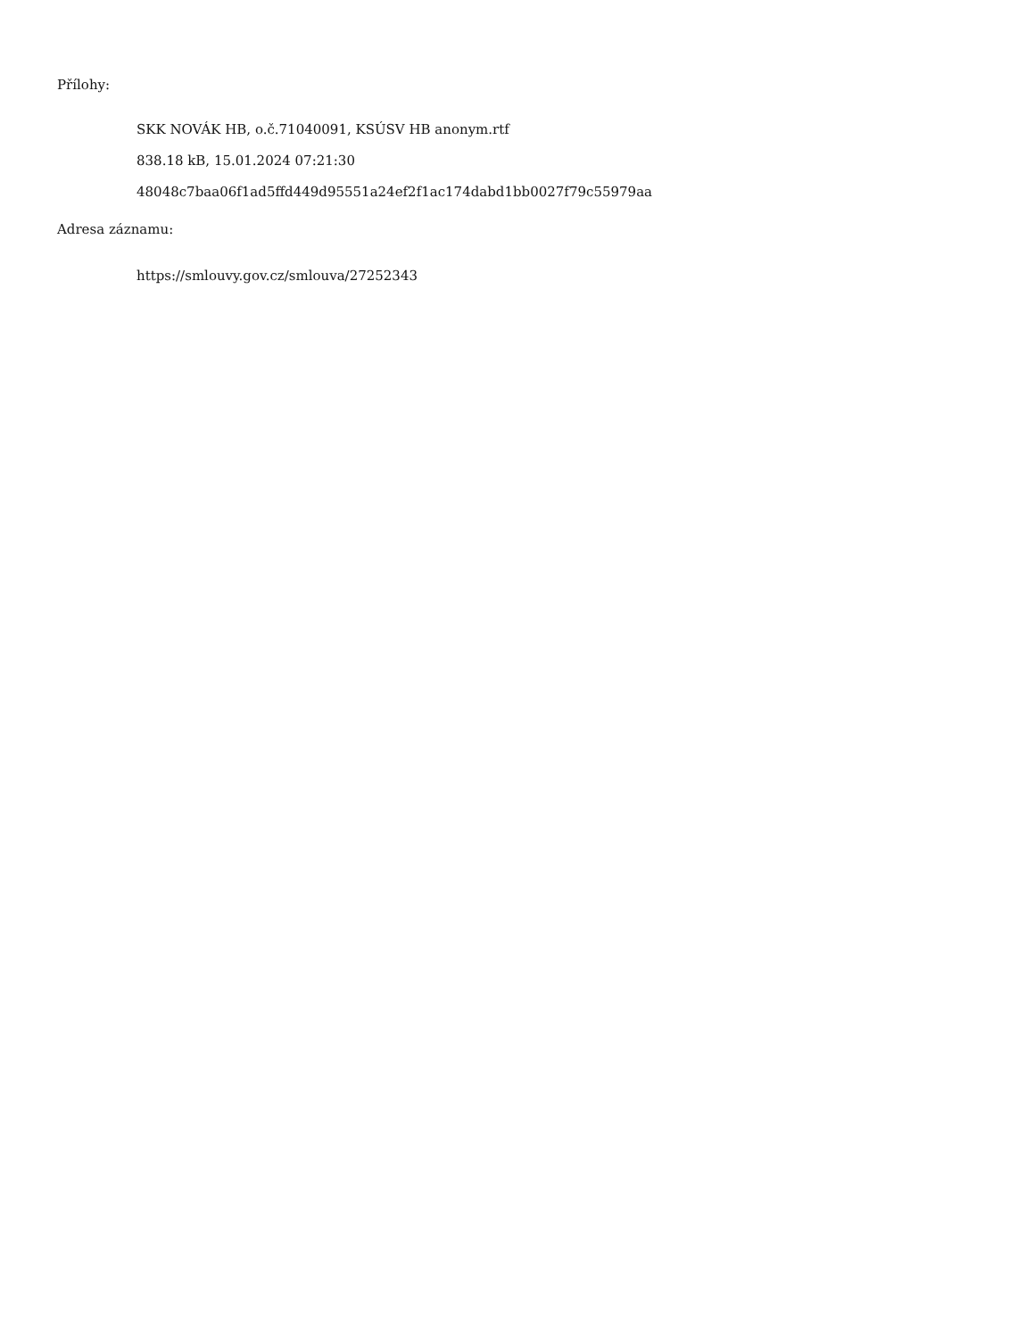Přílohy:
SKK NOVÁK HB, o.č.71040091, KSÚSV HB anonym.rtf
838.18 kB, 15.01.2024 07:21:30
48048c7baa06f1ad5ffd449d95551a24ef2f1ac174dabd1bb0027f79c55979aa
Adresa záznamu:
https://smlouvy.gov.cz/smlouva/27252343